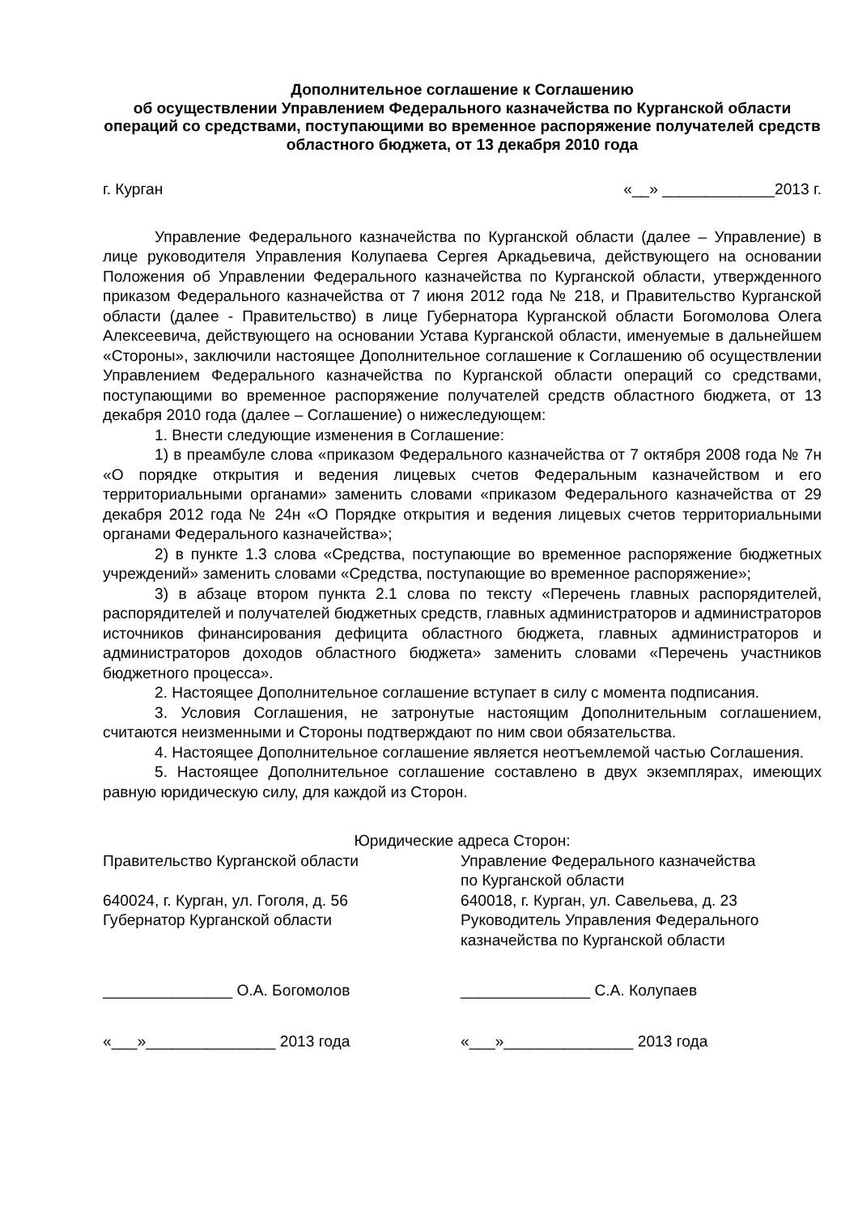Дополнительное соглашение к Соглашению
об осуществлении Управлением Федерального казначейства по Курганской области операций со средствами, поступающими во временное распоряжение получателей средств областного бюджета, от 13 декабря 2010 года
г. Курган «__» _____________2013 г.
Управление Федерального казначейства по Курганской области (далее – Управление) в лице руководителя Управления Колупаева Сергея Аркадьевича, действующего на основании Положения об Управлении Федерального казначейства по Курганской области, утвержденного приказом Федерального казначейства от 7 июня 2012 года № 218, и Правительство Курганской области (далее - Правительство) в лице Губернатора Курганской области Богомолова Олега Алексеевича, действующего на основании Устава Курганской области, именуемые в дальнейшем «Стороны», заключили настоящее Дополнительное соглашение к Соглашению об осуществлении Управлением Федерального казначейства по Курганской области операций со средствами, поступающими во временное распоряжение получателей средств областного бюджета, от 13 декабря 2010 года (далее – Соглашение) о нижеследующем:
1. Внести следующие изменения в Соглашение:
1) в преамбуле слова «приказом Федерального казначейства от 7 октября 2008 года № 7н «О порядке открытия и ведения лицевых счетов Федеральным казначейством и его территориальными органами» заменить словами «приказом Федерального казначейства от 29 декабря 2012 года № 24н «О Порядке открытия и ведения лицевых счетов территориальными органами Федерального казначейства»;
2) в пункте 1.3 слова «Средства, поступающие во временное распоряжение бюджетных учреждений» заменить словами «Средства, поступающие во временное распоряжение»;
3) в абзаце втором пункта 2.1 слова по тексту «Перечень главных распорядителей, распорядителей и получателей бюджетных средств, главных администраторов и администраторов источников финансирования дефицита областного бюджета, главных администраторов и администраторов доходов областного бюджета» заменить словами «Перечень участников бюджетного процесса».
2. Настоящее Дополнительное соглашение вступает в силу с момента подписания.
3. Условия Соглашения, не затронутые настоящим Дополнительным соглашением, считаются неизменными и Стороны подтверждают по ним свои обязательства.
4. Настоящее Дополнительное соглашение является неотъемлемой частью Соглашения.
5. Настоящее Дополнительное соглашение составлено в двух экземплярах, имеющих равную юридическую силу, для каждой из Сторон.
Юридические адреса Сторон:
Правительство Курганской области
640024, г. Курган, ул. Гоголя, д. 56
Губернатор Курганской области
_______________ О.А. Богомолов
«___»_______________ 2013 года
Управление Федерального казначейства
по Курганской области
640018, г. Курган, ул. Савельева, д. 23
Руководитель Управления Федерального казначейства по Курганской области
_______________ С.А. Колупаев
«___»_______________ 2013 года